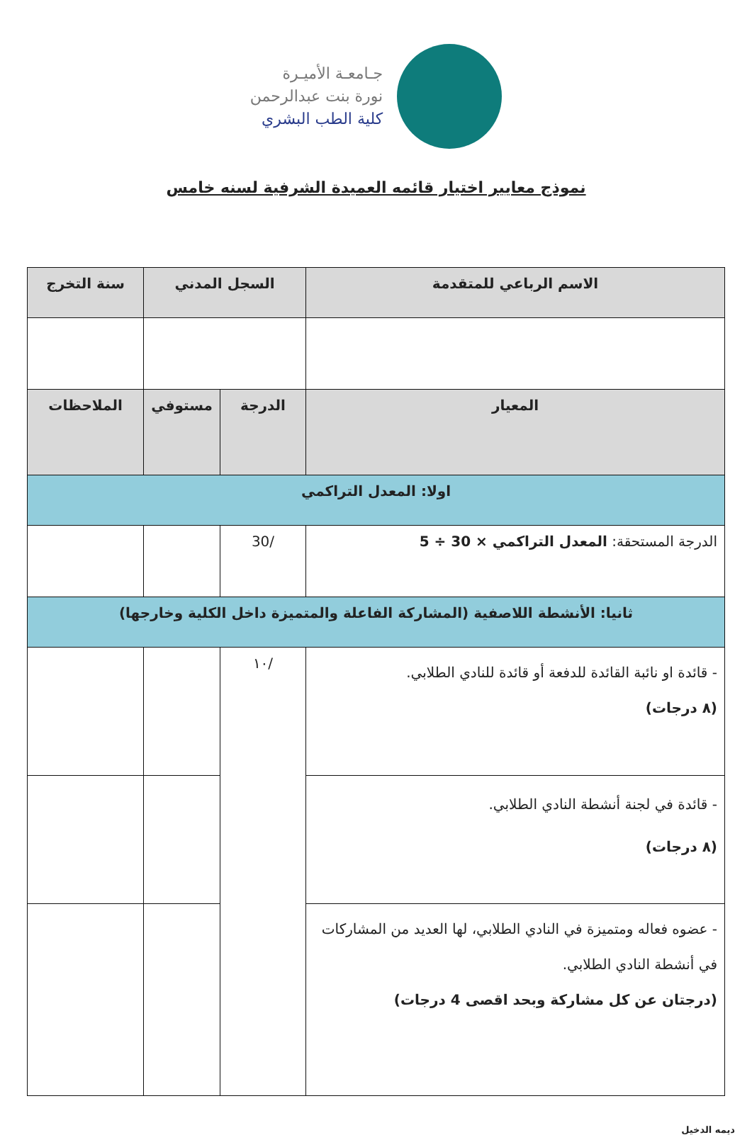جـامعـة الأميـرة
نورة بنت عبدالرحمن
كلية الطب البشري
نموذج معايير اختيار قائمه العميدة الشرفية لسنه خامس
| الاسم الرباعي للمتقدمة | السجل المدني | | سنة التخرج |
| --- | --- | --- | --- |
| المعيار | الدرجة | مستوفي | الملاحظات |
| اولا: المعدل التراكمي | | | |
| الدرجة المستحقة: المعدل التراكمي × 30 ÷ 5 | /30 | | |
| ثانيا: الأنشطة اللاصفية (المشاركة الفاعلة والمتميزة داخل الكلية وخارجها) | | | |
| - قائدة او نائبة القائدة للدفعة أو قائدة للنادي الطلابي. (٨ درجات) | /١٠ | | |
| - قائدة في لجنة أنشطة النادي الطلابي. (٨ درجات) | | | |
| - عضوه فعاله ومتميزة في النادي الطلابي، لها العديد من المشاركات في أنشطة النادي الطلابي. (درجتان عن كل مشاركة وبحد اقصى 4 درجات) | | | |
ديمه الدخيل